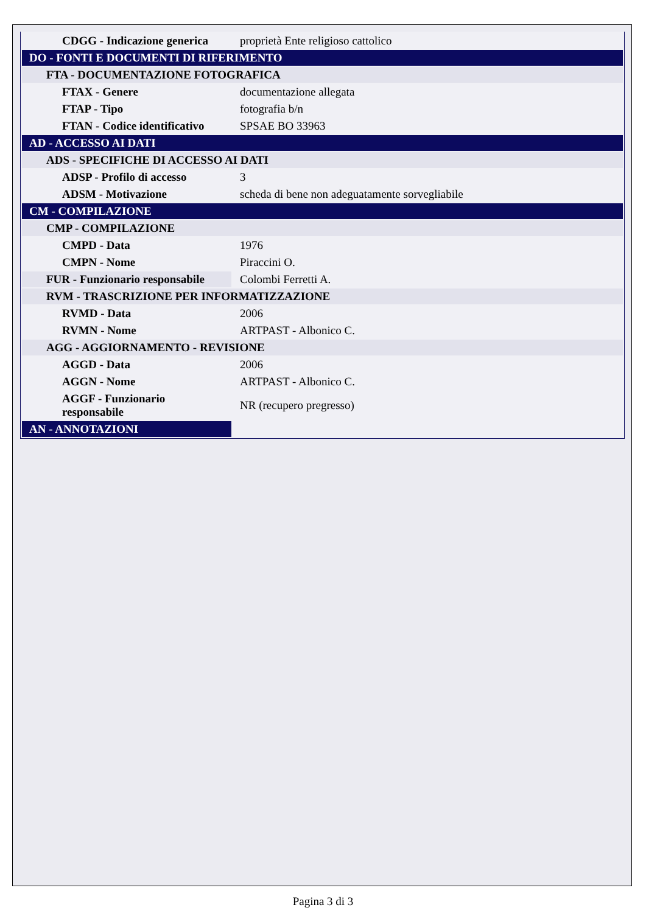| CDGG - Indicazione generica | proprietà Ente religioso cattolico |
| DO - FONTI E DOCUMENTI DI RIFERIMENTO | |
| FTA - DOCUMENTAZIONE FOTOGRAFICA | |
| FTAX - Genere | documentazione allegata |
| FTAP - Tipo | fotografia b/n |
| FTAN - Codice identificativo | SPSAE BO 33963 |
| AD - ACCESSO AI DATI | |
| ADS - SPECIFICHE DI ACCESSO AI DATI | |
| ADSP - Profilo di accesso | 3 |
| ADSM - Motivazione | scheda di bene non adeguatamente sorvegliabile |
| CM - COMPILAZIONE | |
| CMP - COMPILAZIONE | |
| CMPD - Data | 1976 |
| CMPN - Nome | Piraccini O. |
| FUR - Funzionario responsabile | Colombi Ferretti A. |
| RVM - TRASCRIZIONE PER INFORMATIZZAZIONE | |
| RVMD - Data | 2006 |
| RVMN - Nome | ARTPAST - Albonico C. |
| AGG - AGGIORNAMENTO - REVISIONE | |
| AGGD - Data | 2006 |
| AGGN - Nome | ARTPAST - Albonico C. |
| AGGF - Funzionario responsabile | NR (recupero pregresso) |
| AN - ANNOTAZIONI | |
Pagina 3 di 3